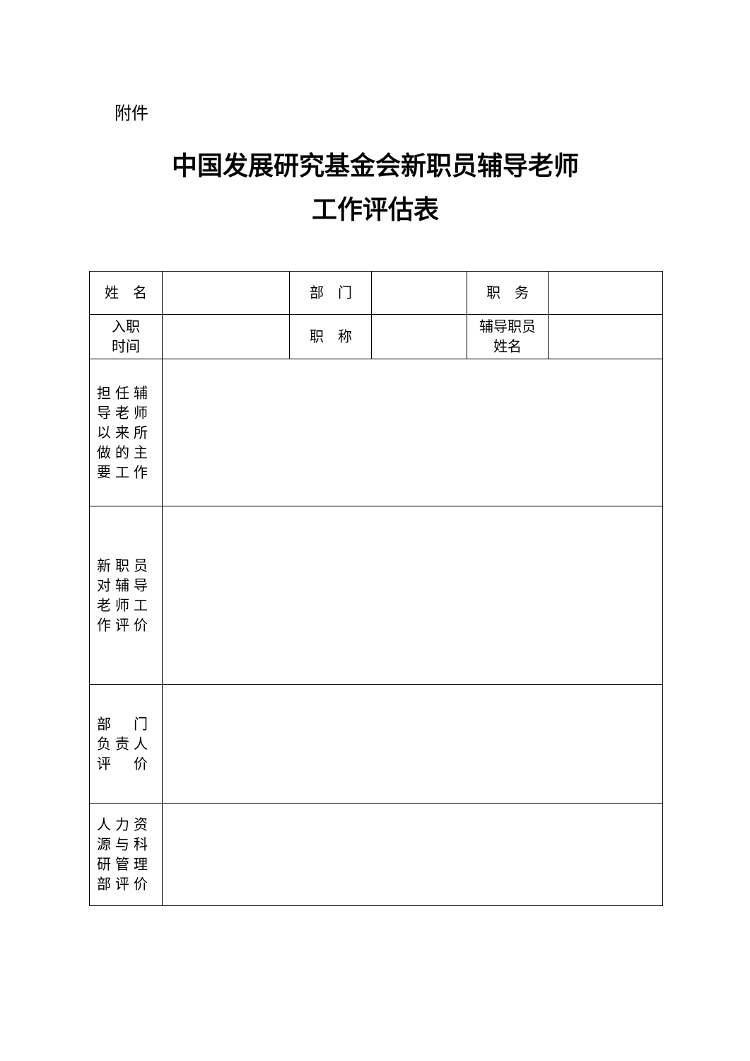附件
中国发展研究基金会新职员辅导老师
工作评估表
| 姓 名 | | 部 门 | | 职 务 | |
| 入职 时间 | | 职 称 | | 辅导职员 姓名 | |
| 担任辅 导老师 以来所 做的主 要工作 | | | | | |
| 新职员 对辅导 老师工 作评价 | | | | | |
| 部 门 负责人 评 价 | | | | | |
| 人力资 源与科 研管理 部评价 | | | | | |